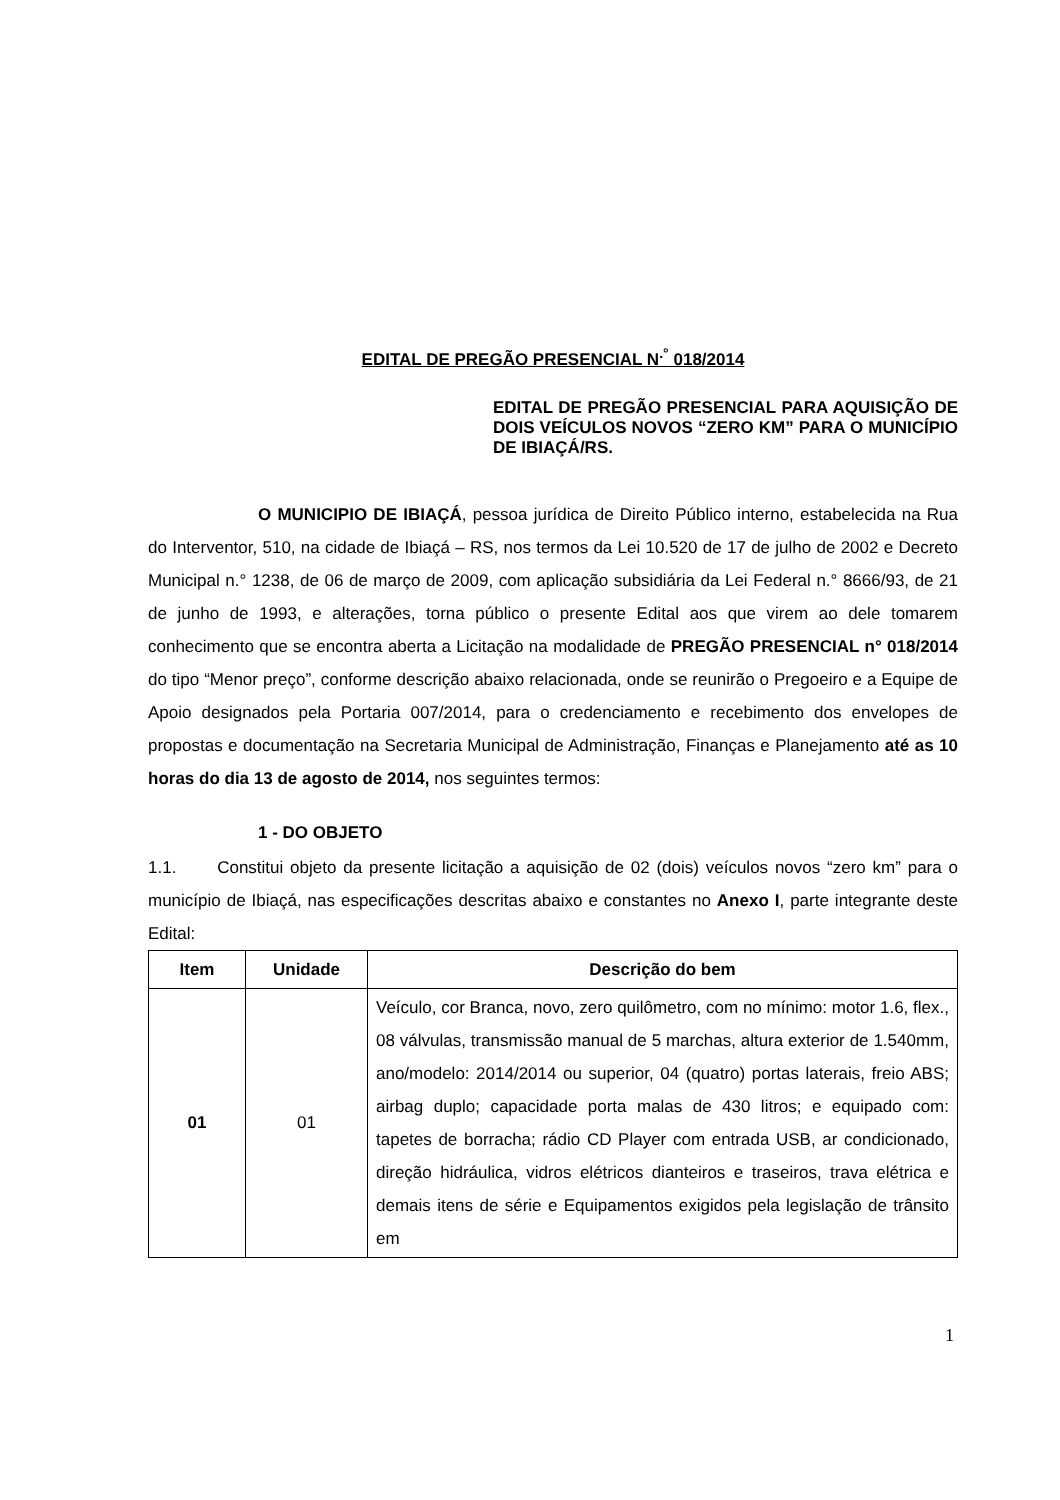EDITAL DE PREGÃO PRESENCIAL N<sup>.°</sup> 018/2014
EDITAL DE PREGÃO PRESENCIAL PARA AQUISIÇÃO DE DOIS VEÍCULOS NOVOS “ZERO KM” PARA O MUNICÍPIO DE IBIAÇÁ/RS.
O MUNICIPIO DE IBIAÇÁ, pessoa jurídica de Direito Público interno, estabelecida na Rua do Interventor, 510, na cidade de Ibiaçá – RS, nos termos da Lei 10.520 de 17 de julho de 2002 e Decreto Municipal n.° 1238, de 06 de março de 2009, com aplicação subsidiária da Lei Federal n.° 8666/93, de 21 de junho de 1993, e alterações, torna público o presente Edital aos que virem ao dele tomarem conhecimento que se encontra aberta a Licitação na modalidade de PREGÃO PRESENCIAL n° 018/2014 do tipo “Menor preço”, conforme descrição abaixo relacionada, onde se reunirão o Pregoeiro e a Equipe de Apoio designados pela Portaria 007/2014, para o credenciamento e recebimento dos envelopes de propostas e documentação na Secretaria Municipal de Administração, Finanças e Planejamento até as 10 horas do dia 13 de agosto de 2014, nos seguintes termos:
1 - DO OBJETO
1.1. Constitui objeto da presente licitação a aquisição de 02 (dois) veículos novos “zero km” para o município de Ibiaçá, nas especificações descritas abaixo e constantes no Anexo I, parte integrante deste Edital:
| Item | Unidade | Descrição do bem |
| --- | --- | --- |
| 01 | 01 | Veículo, cor Branca, novo, zero quilômetro, com no mínimo: motor 1.6, flex., 08 válvulas, transmissão manual de 5 marchas, altura exterior de 1.540mm, ano/modelo: 2014/2014 ou superior, 04 (quatro) portas laterais, freio ABS; airbag duplo; capacidade porta malas de 430 litros; e equipado com: tapetes de borracha; rádio CD Player com entrada USB, ar condicionado, direção hidráulica, vidros elétricos dianteiros e traseiros, trava elétrica e demais itens de série e Equipamentos exigidos pela legislação de trânsito em |
1